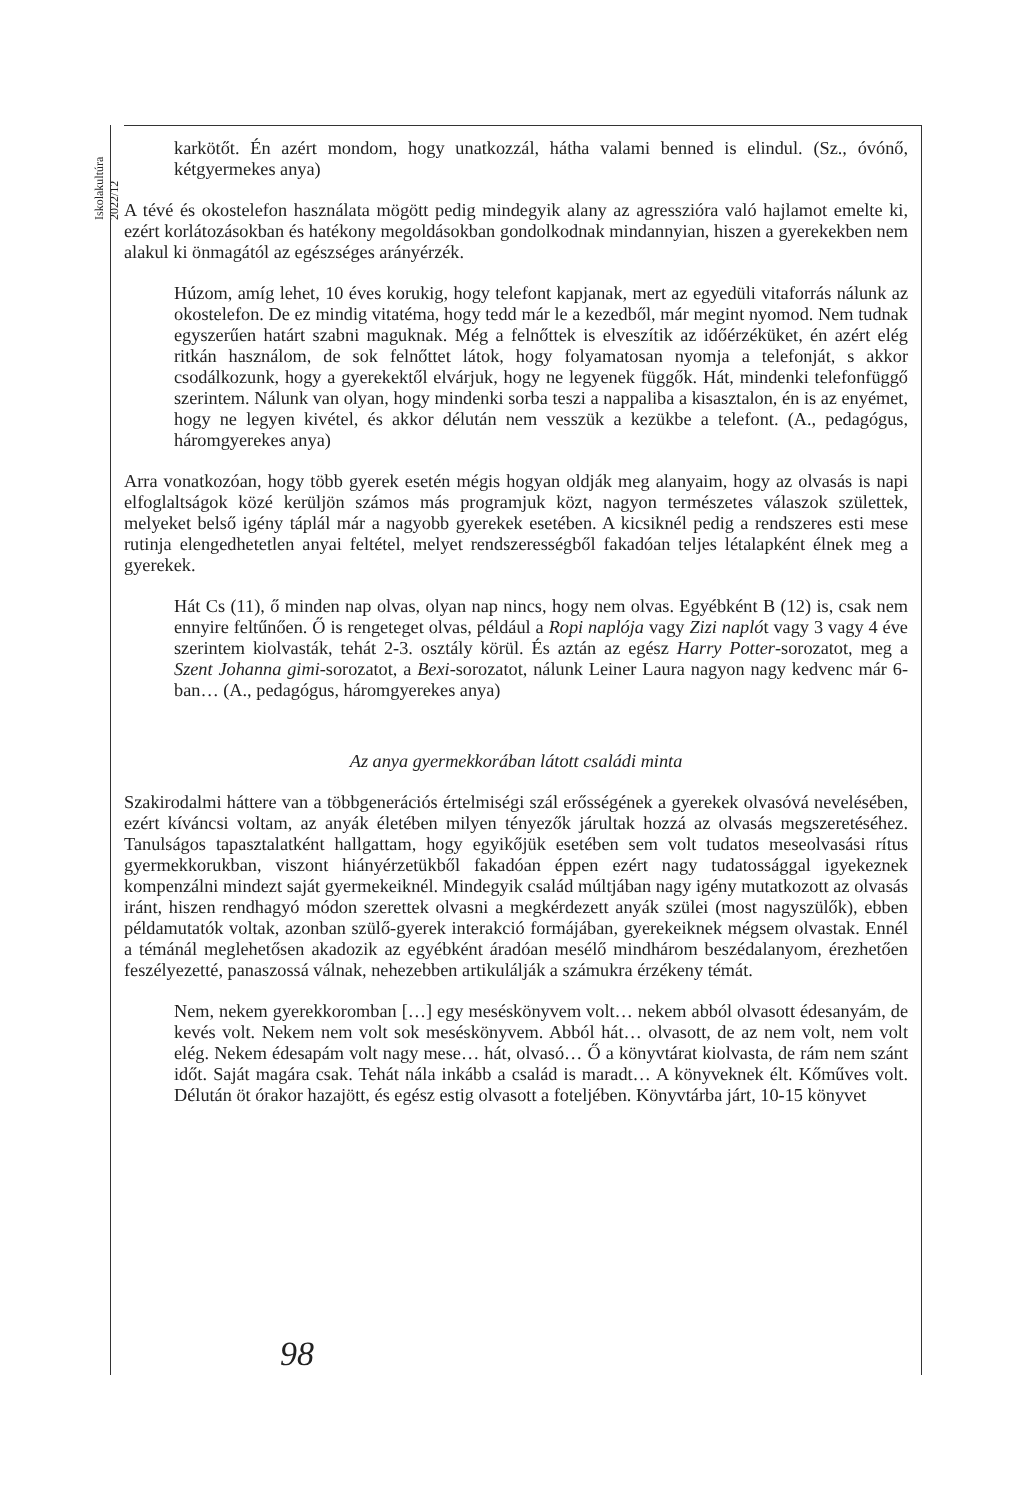Iskolakultúra 2022/12
karkötőt. Én azért mondom, hogy unatkozzál, hátha valami benned is elindul. (Sz., óvónő, kétgyermekes anya)
A tévé és okostelefon használata mögött pedig mindegyik alany az agresszióra való hajlamot emelte ki, ezért korlátozásokban és hatékony megoldásokban gondolkodnak mindannyian, hiszen a gyerekekben nem alakul ki önmagától az egészséges arányérzék.
Húzom, amíg lehet, 10 éves korukig, hogy telefont kapjanak, mert az egyedüli vitaforrás nálunk az okostelefon. De ez mindig vitatéma, hogy tedd már le a kezedből, már megint nyomod. Nem tudnak egyszerűen határt szabni maguknak. Még a felnőttek is elveszítik az időérzéküket, én azért elég ritkán használom, de sok felnőttet látok, hogy folyamatosan nyomja a telefonját, s akkor csodálkozunk, hogy a gyerekektől elvárjuk, hogy ne legyenek függők. Hát, mindenki telefonfüggő szerintem. Nálunk van olyan, hogy mindenki sorba teszi a nappaliba a kisasztalon, én is az enyémet, hogy ne legyen kivétel, és akkor délután nem vesszük a kezükbe a telefont. (A., pedagógus, háromgyerekes anya)
Arra vonatkozóan, hogy több gyerek esetén mégis hogyan oldják meg alanyaim, hogy az olvasás is napi elfoglaltságok közé kerüljön számos más programjuk közt, nagyon természetes válaszok születtek, melyeket belső igény táplál már a nagyobb gyerekek esetében. A kicsiknél pedig a rendszeres esti mese rutinja elengedhetetlen anyai feltétel, melyet rendszerességből fakadóan teljes létalapként élnek meg a gyerekek.
Hát Cs (11), ő minden nap olvas, olyan nap nincs, hogy nem olvas. Egyébként B (12) is, csak nem ennyire feltűnően. Ő is rengeteget olvas, például a Ropi naplója vagy Zizi naplót vagy 3 vagy 4 éve szerintem kiolvasták, tehát 2-3. osztály körül. És aztán az egész Harry Potter-sorozatot, meg a Szent Johanna gimi-sorozatot, a Bexi-sorozatot, nálunk Leiner Laura nagyon nagy kedvenc már 6-ban… (A., pedagógus, háromgyerekes anya)
Az anya gyermekkorában látott családi minta
Szakirodalmi háttere van a többgenerációs értelmiségi szál erősségének a gyerekek olvasóvá nevelésében, ezért kíváncsi voltam, az anyák életében milyen tényezők járultak hozzá az olvasás megszeretéséhez. Tanulságos tapasztalatként hallgattam, hogy egyikőjük esetében sem volt tudatos meseolvasási rítus gyermekkorukban, viszont hiányérzetükből fakadóan éppen ezért nagy tudatossággal igyekeznek kompenzálni mindezt saját gyermekeiknél. Mindegyik család múltjában nagy igény mutatkozott az olvasás iránt, hiszen rendhagyó módon szerettek olvasni a megkérdezett anyák szülei (most nagyszülők), ebben példamutatók voltak, azonban szülő-gyerek interakció formájában, gyerekeiknek mégsem olvastak. Ennél a témánál meglehetősen akadozik az egyébként áradóan mesélő mindhárom beszédalanyom, érezhetően feszélyezetté, panaszossá válnak, nehezebben artikulálják a számukra érzékeny témát.
Nem, nekem gyerekkoromban […] egy meséskönyvem volt… nekem abból olvasott édesanyám, de kevés volt. Nekem nem volt sok meséskönyvem. Abból hát… olvasott, de az nem volt, nem volt elég. Nekem édesapám volt nagy mese… hát, olvasó… Ő a könyvtárat kiolvasta, de rám nem szánt időt. Saját magára csak. Tehát nála inkább a család is maradt… A könyveknek élt. Kőműves volt. Délután öt órakor hazajött, és egész estig olvasott a foteljében. Könyvtárba járt, 10-15 könyvet
98